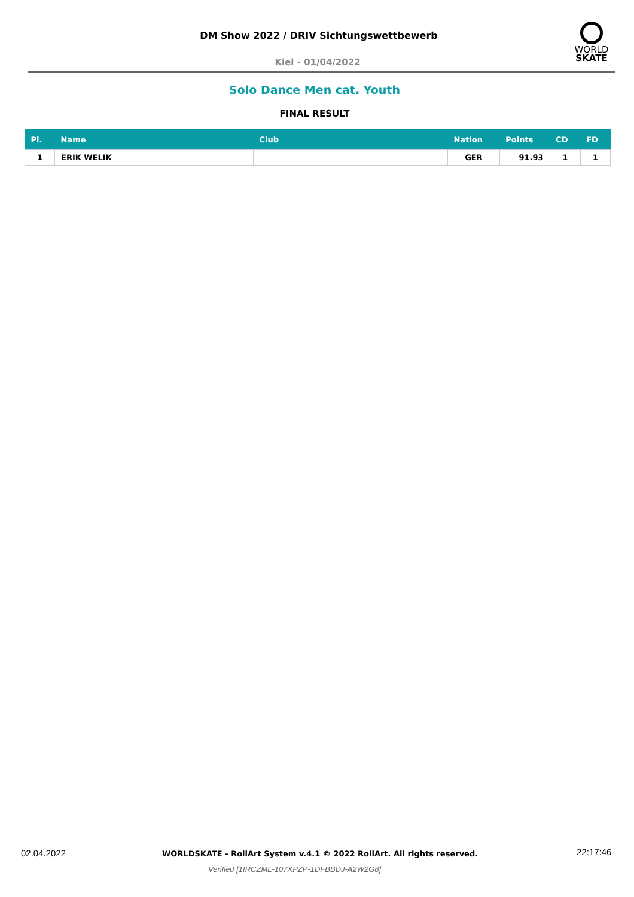DM Show 2022 / DRIV Sichtungswettbewerb
WORLD
SKATE
Kiel - 01/04/2022
Solo Dance Men cat. Youth
FINAL RESULT
| Pl. | Name | Club | Nation | Points | CD | FD |
| --- | --- | --- | --- | --- | --- | --- |
| 1 | ERIK WELIK | | GER | 91.93 | 1 | 1 |
02.04.2022
WORLDSKATE - RollArt System v.4.1 © 2022 RollArt. All rights reserved.
22:17:46
Verified [1IRCZML-107XPZP-1DFBBDJ-A2W2G8]